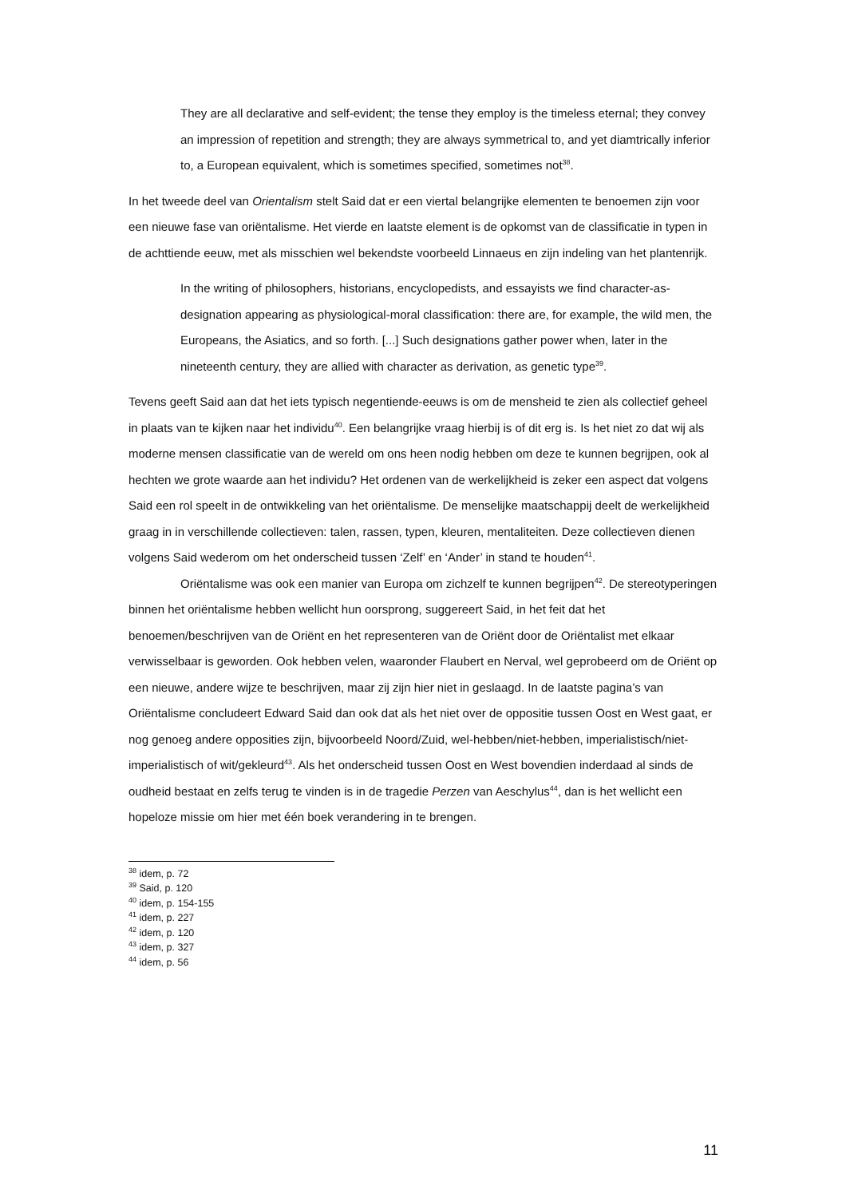They are all declarative and self-evident; the tense they employ is the timeless eternal; they convey an impression of repetition and strength; they are always symmetrical to, and yet diamtrically inferior to, a European equivalent, which is sometimes specified, sometimes not<sup>38</sup>.
In het tweede deel van Orientalism stelt Said dat er een viertal belangrijke elementen te benoemen zijn voor een nieuwe fase van oriëntalisme. Het vierde en laatste element is de opkomst van de classificatie in typen in de achttiende eeuw, met als misschien wel bekendste voorbeeld Linnaeus en zijn indeling van het plantenrijk.
In the writing of philosophers, historians, encyclopedists, and essayists we find character-as-designation appearing as physiological-moral classification: there are, for example, the wild men, the Europeans, the Asiatics, and so forth. [...] Such designations gather power when, later in the nineteenth century, they are allied with character as derivation, as genetic type<sup>39</sup>.
Tevens geeft Said aan dat het iets typisch negentiende-eeuws is om de mensheid te zien als collectief geheel in plaats van te kijken naar het individu<sup>40</sup>. Een belangrijke vraag hierbij is of dit erg is. Is het niet zo dat wij als moderne mensen classificatie van de wereld om ons heen nodig hebben om deze te kunnen begrijpen, ook al hechten we grote waarde aan het individu? Het ordenen van de werkelijkheid is zeker een aspect dat volgens Said een rol speelt in de ontwikkeling van het oriëntalisme. De menselijke maatschappij deelt de werkelijkheid graag in in verschillende collectieven: talen, rassen, typen, kleuren, mentaliteiten. Deze collectieven dienen volgens Said wederom om het onderscheid tussen ‘Zelf’ en ‘Ander’ in stand te houden<sup>41</sup>.
Oriëntalisme was ook een manier van Europa om zichzelf te kunnen begrijpen<sup>42</sup>. De stereotyperingen binnen het oriëntalisme hebben wellicht hun oorsprong, suggereert Said, in het feit dat het benoemen/beschrijven van de Oriënt en het representeren van de Oriënt door de Oriëntalist met elkaar verwisselbaar is geworden. Ook hebben velen, waaronder Flaubert en Nerval, wel geprobeerd om de Oriënt op een nieuwe, andere wijze te beschrijven, maar zij zijn hier niet in geslaagd. In de laatste pagina’s van Oriëntalisme concludeert Edward Said dan ook dat als het niet over de oppositie tussen Oost en West gaat, er nog genoeg andere opposities zijn, bijvoorbeeld Noord/Zuid, wel-hebben/niet-hebben, imperialistisch/niet-imperialistisch of wit/gekleurd<sup>43</sup>. Als het onderscheid tussen Oost en West bovendien inderdaad al sinds de oudheid bestaat en zelfs terug te vinden is in de tragedie Perzen van Aeschylus<sup>44</sup>, dan is het wellicht een hopeloze missie om hier met één boek verandering in te brengen.
<sup>38</sup> idem, p. 72
<sup>39</sup> Said, p. 120
<sup>40</sup> idem, p. 154-155
<sup>41</sup> idem, p. 227
<sup>42</sup> idem, p. 120
<sup>43</sup> idem, p. 327
<sup>44</sup> idem, p. 56
11